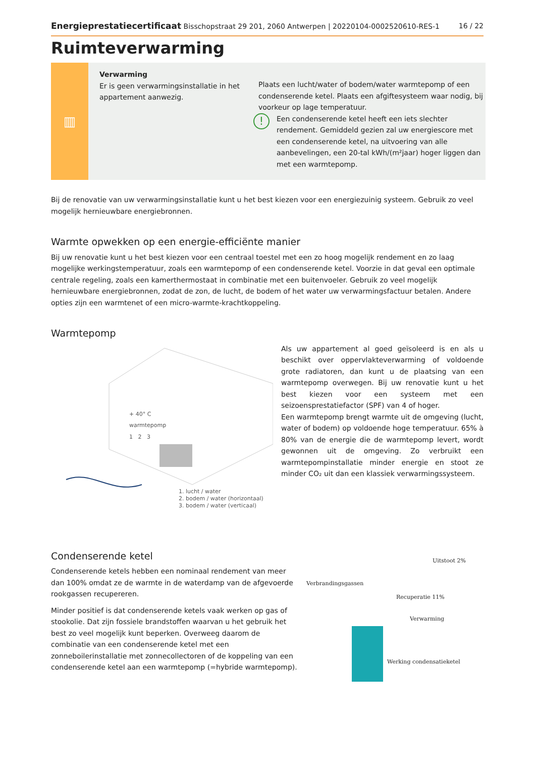Energieprestatiecertificaat Bisschopstraat 29 201, 2060 Antwerpen | 20220104-0002520610-RES-1 16 / 22
Ruimteverwarming
▥
Verwarming
Er is geen verwarmingsinstallatie in het appartement aanwezig.
Plaats een lucht/water of bodem/water warmtepomp of een condenserende ketel. Plaats een afgiftesysteem waar nodig, bij voorkeur op lage temperatuur.
!
Een condenserende ketel heeft een iets slechter rendement. Gemiddeld gezien zal uw energiescore met een condenserende ketel, na uitvoering van alle aanbevelingen, een 20-tal kWh/(m²jaar) hoger liggen dan met een warmtepomp.
Bij de renovatie van uw verwarmingsinstallatie kunt u het best kiezen voor een energiezuinig systeem. Gebruik zo veel mogelijk hernieuwbare energiebronnen.
Warmte opwekken op een energie-efficiënte manier
Bij uw renovatie kunt u het best kiezen voor een centraal toestel met een zo hoog mogelijk rendement en zo laag mogelijke werkingstemperatuur, zoals een warmtepomp of een condenserende ketel. Voorzie in dat geval een optimale centrale regeling, zoals een kamerthermostaat in combinatie met een buitenvoeler. Gebruik zo veel mogelijk hernieuwbare energiebronnen, zodat de zon, de lucht, de bodem of het water uw verwarmingsfactuur betalen. Andere opties zijn een warmtenet of een micro-warmte-krachtkoppeling.
Warmtepomp
+ 40° C
warmtepomp
1 2 3
1. lucht / water
2. bodem / water (horizontaal)
3. bodem / water (verticaal)
Als uw appartement al goed geïsoleerd is en als u beschikt over oppervlakteverwarming of voldoende grote radiatoren, dan kunt u de plaatsing van een warmtepomp overwegen. Bij uw renovatie kunt u het best kiezen voor een systeem met een seizoensprestatiefactor (SPF) van 4 of hoger.
Een warmtepomp brengt warmte uit de omgeving (lucht, water of bodem) op voldoende hoge temperatuur. 65% à 80% van de energie die de warmtepomp levert, wordt gewonnen uit de omgeving. Zo verbruikt een warmtepompinstallatie minder energie en stoot ze minder CO₂ uit dan een klassiek verwarmingssysteem.
Condenserende ketel
Condenserende ketels hebben een nominaal rendement van meer dan 100% omdat ze de warmte in de waterdamp van de afgevoerde rookgassen recupereren.
Minder positief is dat condenserende ketels vaak werken op gas of stookolie. Dat zijn fossiele brandstoffen waarvan u het gebruik het best zo veel mogelijk kunt beperken. Overweeg daarom de combinatie van een condenserende ketel met een zonneboilerinstallatie met zonnecollectoren of de koppeling van een condenserende ketel aan een warmtepomp (=hybride warmtepomp).
Uitstoot 2%
Verbrandingsgassen
Recuperatie 11%
Verwarming
Werking condensatieketel